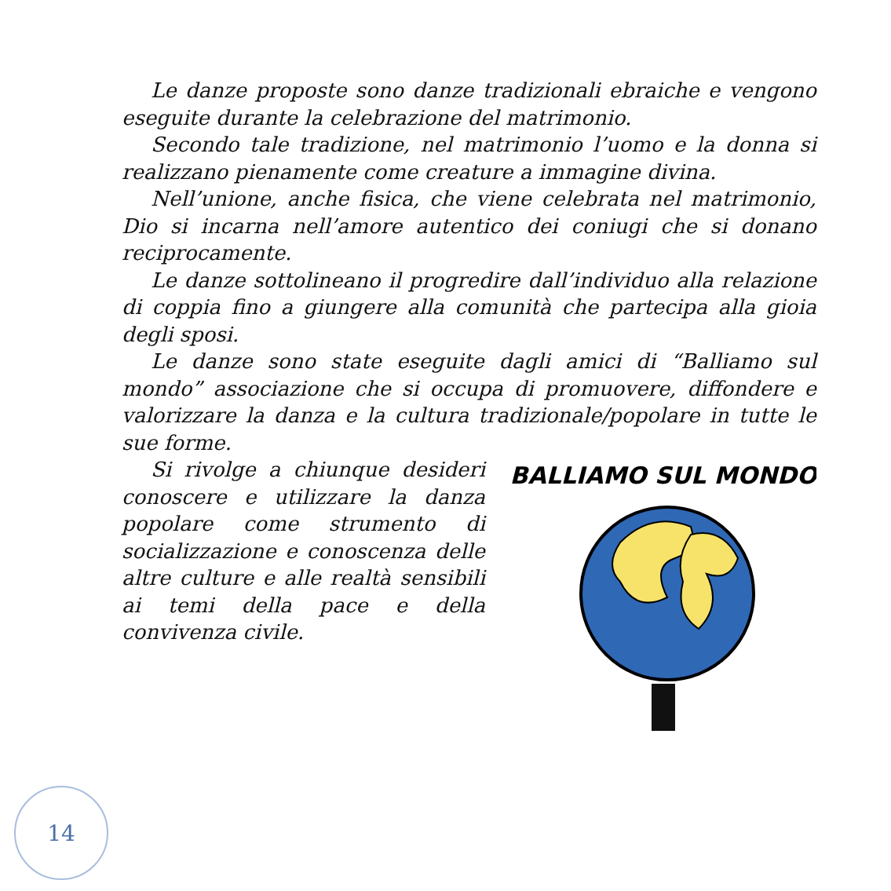Le danze proposte sono danze tradizionali ebraiche e vengono eseguite durante la celebrazione del matrimonio.
Secondo tale tradizione, nel matrimonio l’uomo e la donna si realizzano pienamente come creature a immagine divina.
Nell’unione, anche fisica, che viene celebrata nel matrimonio, Dio si incarna nell’amore autentico dei coniugi che si donano reciprocamente.
Le danze sottolineano il progredire dall’individuo alla relazione di coppia fino a giungere alla comunità che partecipa alla gioia degli sposi.
Le danze sono state eseguite dagli amici di “Balliamo sul mondo” associazione che si occupa di promuovere, diffondere e valorizzare la danza e la cultura tradizionale/popolare in tutte le sue forme.
Si rivolge a chiunque desideri conoscere e utilizzare la danza popolare come strumento di socializzazione e conoscenza delle altre culture e alle realtà sensibili ai temi della pace e della convivenza civile.
BALLIAMO SUL MONDO
14